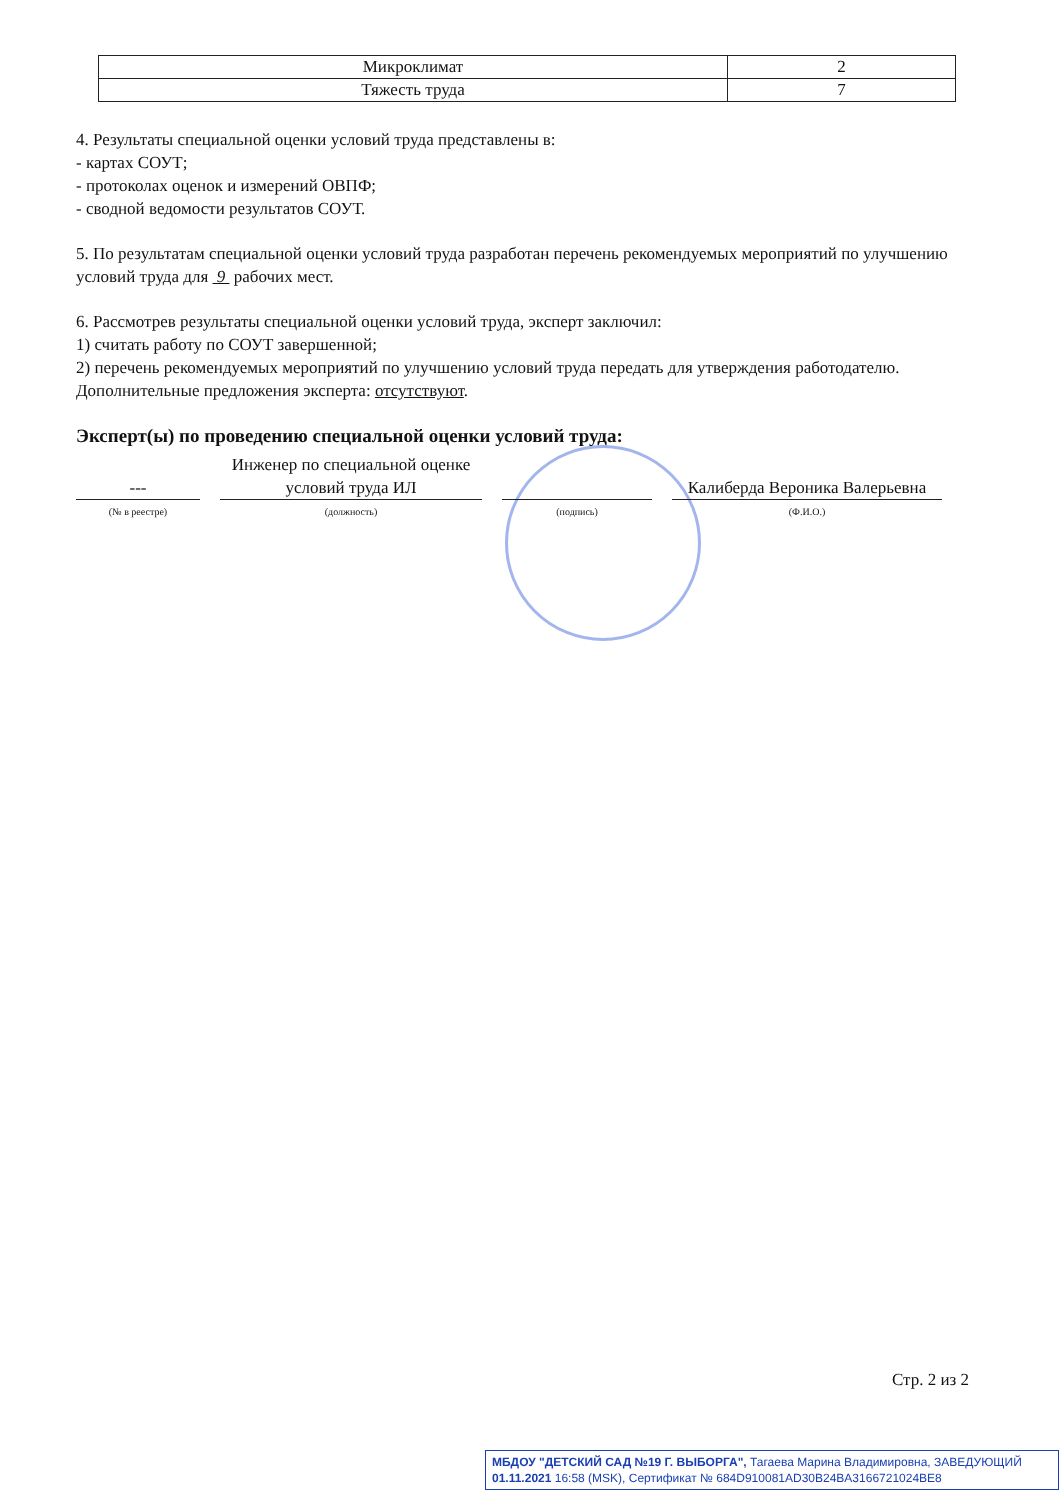| Микроклимат | 2 |
| Тяжесть труда | 7 |
4. Результаты специальной оценки условий труда представлены в:
- картах СОУТ;
- протоколах оценок и измерений ОВПФ;
- сводной ведомости результатов СОУТ.
5. По результатам специальной оценки условий труда разработан перечень рекомендуемых мероприятий по улучшению условий труда для 9 рабочих мест.
6. Рассмотрев результаты специальной оценки условий труда, эксперт заключил:
1) считать работу по СОУТ завершенной;
2) перечень рекомендуемых мероприятий по улучшению условий труда передать для утверждения работодателю.
Дополнительные предложения эксперта: отсутствуют.
Эксперт(ы) по проведению специальной оценки условий труда:
---
Инженер по специальной оценке условий труда ИЛ
Калиберда Вероника Валерьевна
(№ в реестре) (должность) (подпись) (Ф.И.О.)
Стр. 2 из 2
МБДОУ "ДЕТСКИЙ САД №19 Г. ВЫБОРГА", Тагаева Марина Владимировна, ЗАВЕДУЮЩИЙ
01.11.2021 16:58 (MSK), Сертификат № 684D910081AD30B24BA3166721024BE8